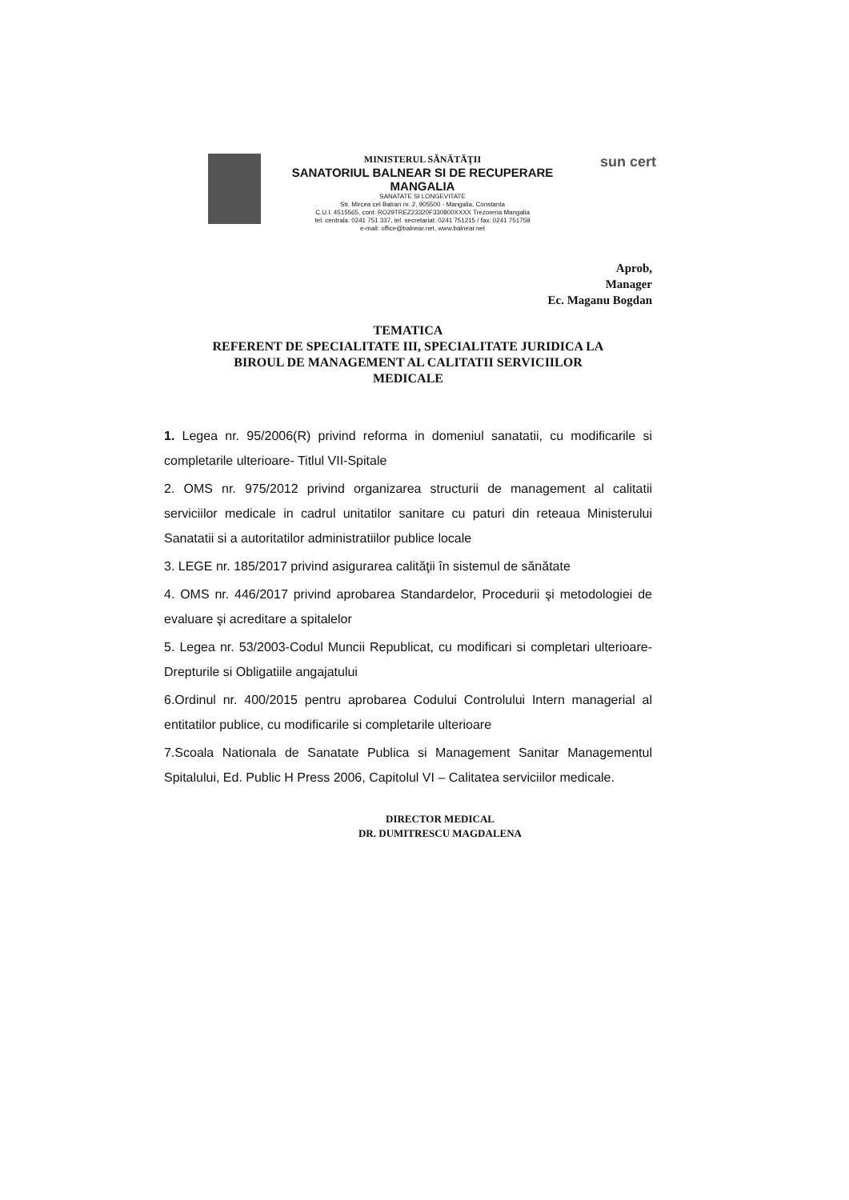MINISTERUL SĂNĂTĂŢII
SANATORIUL BALNEAR SI DE RECUPERARE MANGALIA
SANATATE SI LONGEVITATE
Str. Mircea cel Batran nr. 2, 905500 - Mangalia, Constanta
C.U.I. 4515565, cont: RO29TREZ23320F330800XXXX Trezoreria Mangalia
tel. centrala: 0241 751 337, tel. secretariat: 0241 751215 / fax: 0241 751759
e-mail: office@balnear.net, www.balnear.net
sun cert
Aprob,
Manager
Ec. Maganu Bogdan
TEMATICA
REFERENT DE SPECIALITATE III, SPECIALITATE JURIDICA LA
BIROUL DE MANAGEMENT AL CALITATII SERVICIILOR
MEDICALE
1. Legea nr. 95/2006(R) privind reforma in domeniul sanatatii, cu modificarile si completarile ulterioare- Titlul VII-Spitale
2. OMS nr. 975/2012 privind organizarea structurii de management al calitatii serviciilor medicale in cadrul unitatilor sanitare cu paturi din reteaua Ministerului Sanatatii si a autoritatilor administratiilor publice locale
3. LEGE nr. 185/2017 privind asigurarea calităţii în sistemul de sănătate
4. OMS nr. 446/2017 privind aprobarea Standardelor, Procedurii şi metodologiei de evaluare şi acreditare a spitalelor
5. Legea nr. 53/2003-Codul Muncii Republicat, cu modificari si completari ulterioare-Drepturile si Obligatiile angajatului
6.Ordinul nr. 400/2015 pentru aprobarea Codului Controlului Intern managerial al entitatilor publice, cu modificarile si completarile ulterioare
7.Scoala Nationala de Sanatate Publica si Management Sanitar Managementul Spitalului, Ed. Public H Press 2006, Capitolul VI – Calitatea serviciilor medicale.
DIRECTOR MEDICAL
DR. DUMITRESCU MAGDALENA